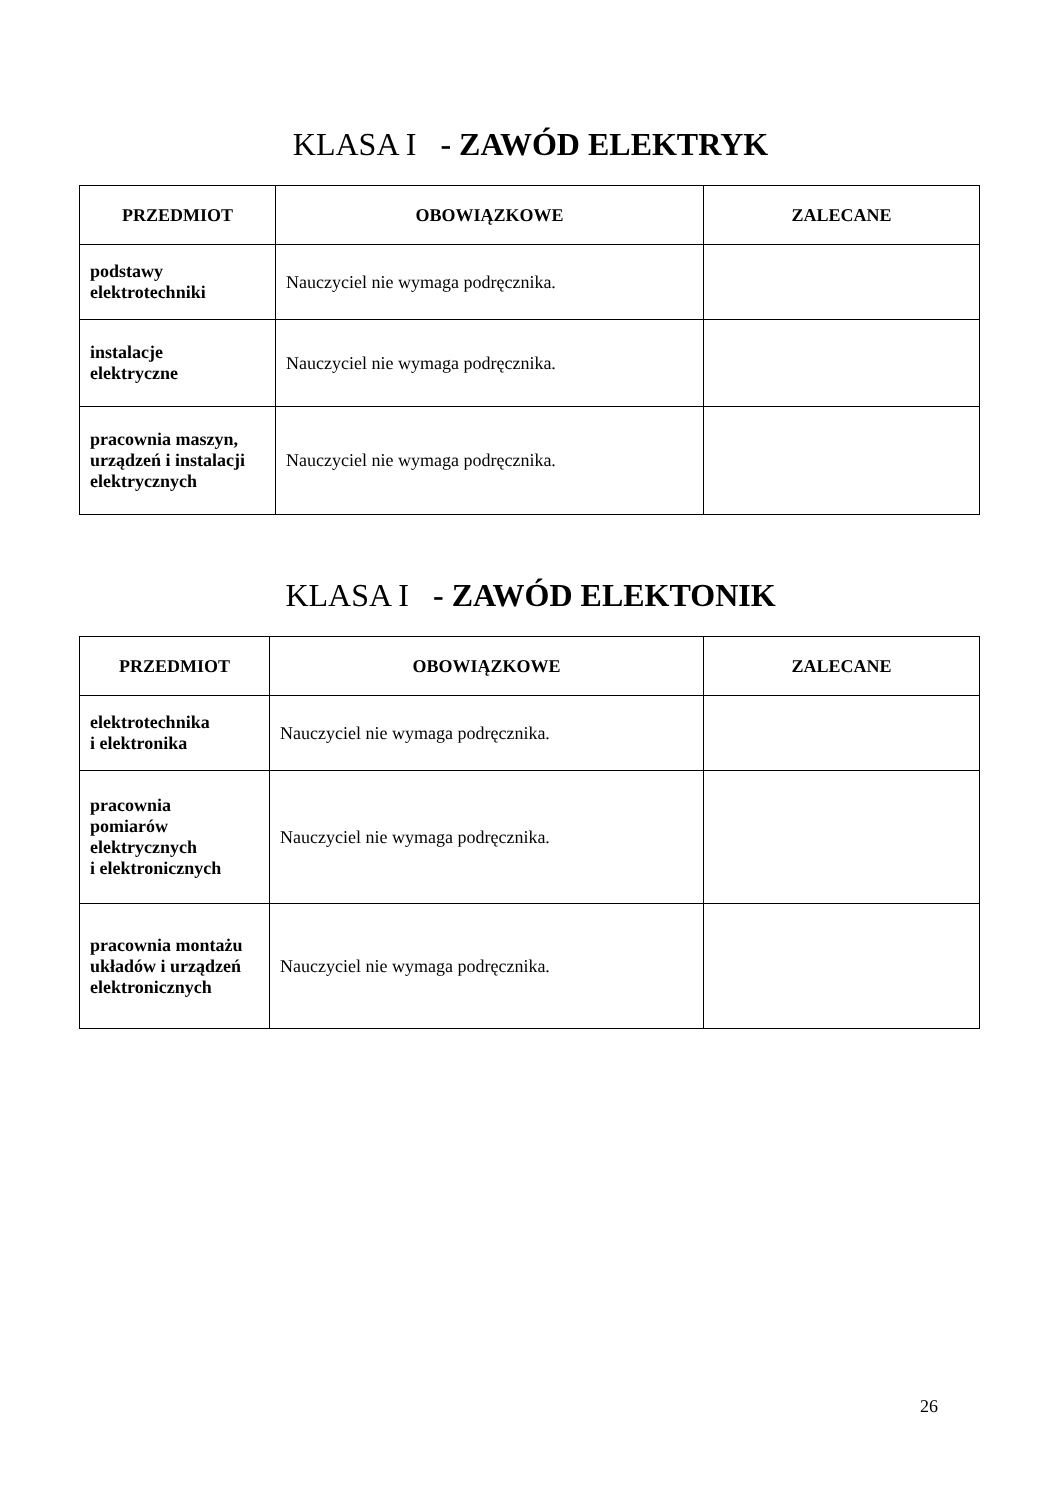KLASA I - ZAWÓD ELEKTRYK
| PRZEDMIOT | OBOWIĄZKOWE | ZALECANE |
| --- | --- | --- |
| podstawy elektrotechniki | Nauczyciel nie wymaga podręcznika. | |
| instalacje elektryczne | Nauczyciel nie wymaga podręcznika. | |
| pracownia maszyn, urządzeń i instalacji elektrycznych | Nauczyciel nie wymaga podręcznika. | |
KLASA I - ZAWÓD ELEKTONIK
| PRZEDMIOT | OBOWIĄZKOWE | ZALECANE |
| --- | --- | --- |
| elektrotechnika i elektronika | Nauczyciel nie wymaga podręcznika. | |
| pracownia pomiarów elektrycznych i elektronicznych | Nauczyciel nie wymaga podręcznika. | |
| pracownia montażu układów i urządzeń elektronicznych | Nauczyciel nie wymaga podręcznika. | |
26